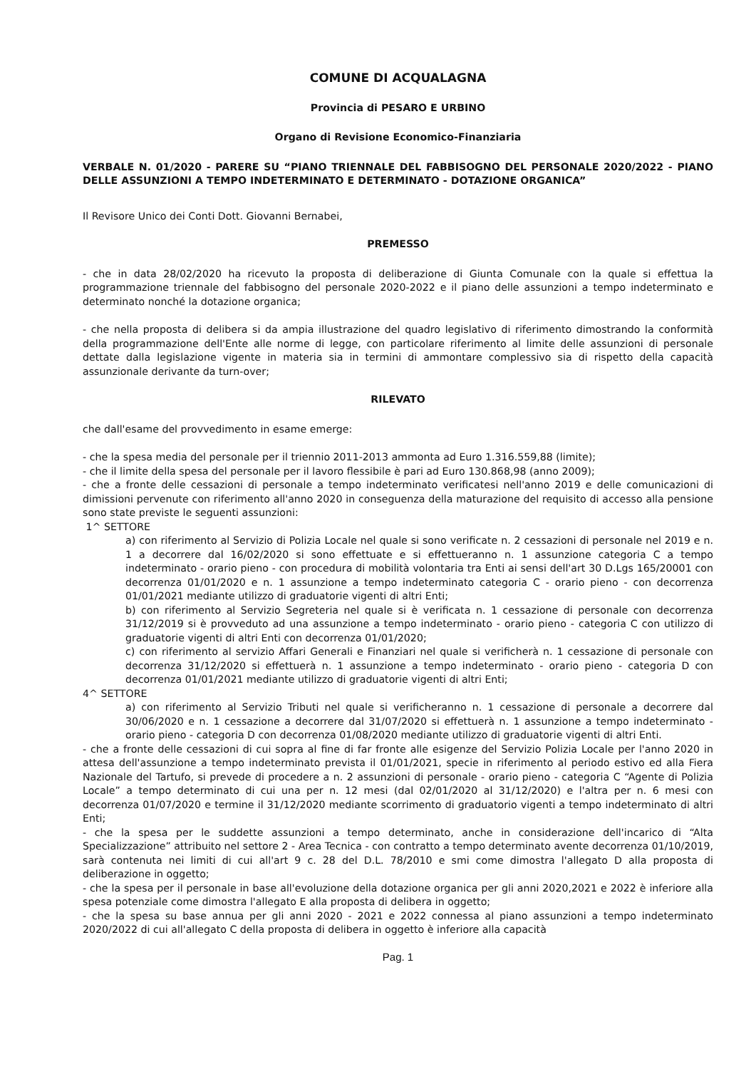COMUNE DI ACQUALAGNA
Provincia di PESARO E URBINO
Organo di Revisione Economico-Finanziaria
VERBALE N. 01/2020 - PARERE SU “PIANO TRIENNALE DEL FABBISOGNO DEL PERSONALE 2020/2022 - PIANO DELLE ASSUNZIONI A TEMPO INDETERMINATO E DETERMINATO - DOTAZIONE ORGANICA”
Il Revisore Unico dei Conti Dott. Giovanni Bernabei,
PREMESSO
- che in data 28/02/2020 ha ricevuto la proposta di deliberazione di Giunta Comunale con la quale si effettua la programmazione triennale del fabbisogno del personale 2020-2022 e il piano delle assunzioni a tempo indeterminato e determinato nonché la dotazione organica;
- che nella proposta di delibera si da ampia illustrazione del quadro legislativo di riferimento dimostrando la conformità della programmazione dell'Ente alle norme di legge, con particolare riferimento al limite delle assunzioni di personale dettate dalla legislazione vigente in materia sia in termini di ammontare complessivo sia di rispetto della capacità assunzionale derivante da turn-over;
RILEVATO
che dall'esame del provvedimento in esame emerge:
- che la spesa media del personale per il triennio 2011-2013 ammonta ad Euro 1.316.559,88 (limite);
- che il limite della spesa del personale per il lavoro flessibile è pari ad Euro 130.868,98 (anno 2009);
- che a fronte delle cessazioni di personale a tempo indeterminato verificatesi nell'anno 2019 e delle comunicazioni di dimissioni pervenute con riferimento all'anno 2020 in conseguenza della maturazione del requisito di accesso alla pensione sono state previste le seguenti assunzioni:
1^ SETTORE
a) con riferimento al Servizio di Polizia Locale nel quale si sono verificate n. 2 cessazioni di personale nel 2019 e n. 1 a decorrere dal 16/02/2020 si sono effettuate e si effettueranno n. 1 assunzione categoria C a tempo indeterminato - orario pieno - con procedura di mobilità volontaria tra Enti ai sensi dell'art 30 D.Lgs 165/20001 con decorrenza 01/01/2020 e n. 1 assunzione a tempo indeterminato categoria C - orario pieno - con decorrenza 01/01/2021 mediante utilizzo di graduatorie vigenti di altri Enti;
b) con riferimento al Servizio Segreteria nel quale si è verificata n. 1 cessazione di personale con decorrenza 31/12/2019 si è provveduto ad una assunzione a tempo indeterminato - orario pieno - categoria C con utilizzo di graduatorie vigenti di altri Enti con decorrenza 01/01/2020;
c) con riferimento al servizio Affari Generali e Finanziari nel quale si verificherà n. 1 cessazione di personale con decorrenza 31/12/2020 si effettuerà n. 1 assunzione a tempo indeterminato - orario pieno - categoria D con decorrenza 01/01/2021 mediante utilizzo di graduatorie vigenti di altri Enti;
4^ SETTORE
a) con riferimento al Servizio Tributi nel quale si verificheranno n. 1 cessazione di personale a decorrere dal 30/06/2020 e n. 1 cessazione a decorrere dal 31/07/2020 si effettuerà n. 1 assunzione a tempo indeterminato - orario pieno - categoria D con decorrenza 01/08/2020 mediante utilizzo di graduatorie vigenti di altri Enti.
- che a fronte delle cessazioni di cui sopra al fine di far fronte alle esigenze del Servizio Polizia Locale per l'anno 2020 in attesa dell'assunzione a tempo indeterminato prevista il 01/01/2021, specie in riferimento al periodo estivo ed alla Fiera Nazionale del Tartufo, si prevede di procedere a n. 2 assunzioni di personale - orario pieno - categoria C “Agente di Polizia Locale” a tempo determinato di cui una per n. 12 mesi (dal 02/01/2020 al 31/12/2020) e l'altra per n. 6 mesi con decorrenza 01/07/2020 e termine il 31/12/2020 mediante scorrimento di graduatorio vigenti a tempo indeterminato di altri Enti;
- che la spesa per le suddette assunzioni a tempo determinato, anche in considerazione dell'incarico di “Alta Specializzazione” attribuito nel settore 2 - Area Tecnica - con contratto a tempo determinato avente decorrenza 01/10/2019, sarà contenuta nei limiti di cui all'art 9 c. 28 del D.L. 78/2010 e smi come dimostra l'allegato D alla proposta di deliberazione in oggetto;
- che la spesa per il personale in base all'evoluzione della dotazione organica per gli anni 2020,2021 e 2022 è inferiore alla spesa potenziale come dimostra l'allegato E alla proposta di delibera in oggetto;
- che la spesa su base annua per gli anni 2020 - 2021 e 2022 connessa al piano assunzioni a tempo indeterminato 2020/2022 di cui all'allegato C della proposta di delibera in oggetto è inferiore alla capacità
Pag. 1